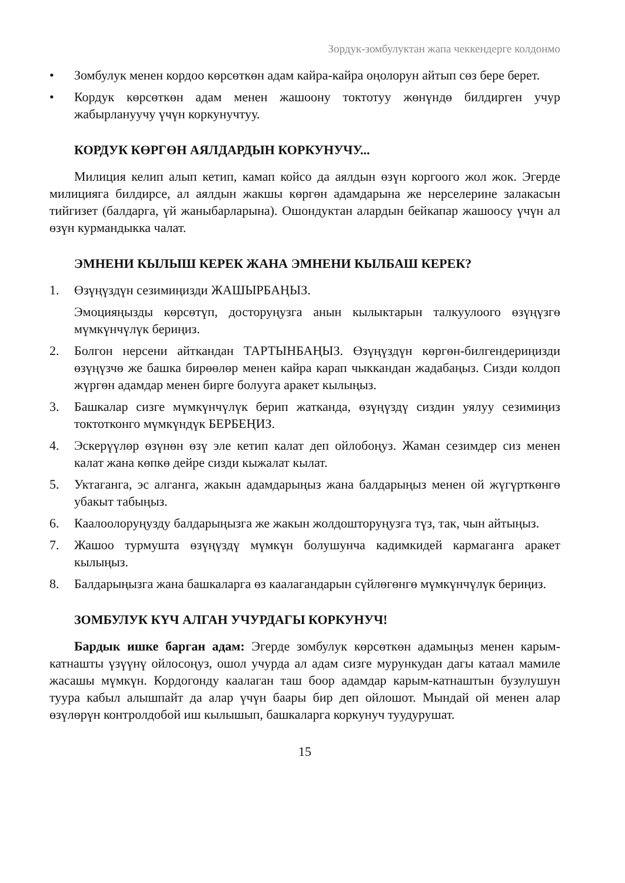Зордук-зомбулуктан жапа чеккендерге колдонмо
• Зомбулук менен кордоо көрсөткөн адам кайра-кайра оңолорун айтып сөз бере берет.
• Кордук көрсөткөн адам менен жашоону токтотуу жөнүндө билдирген учур жабырлануучу үчүн коркунучтуу.
КОРДУК КӨРГӨН АЯЛДАРДЫН КОРКУНУЧУ...
Милиция келип алып кетип, камап койсо да аялдын өзүн коргоого жол жок. Эгерде милицияга билдирсе, ал аялдын жакшы көргөн адамдарына же нерселерине залакасын тийгизет (балдарга, үй жаныбарларына). Ошондуктан алардын бейкапар жашоосу үчүн ал өзүн курмандыкка чалат.
ЭМНЕНИ КЫЛЫШ КЕРЕК ЖАНА ЭМНЕНИ КЫЛБАШ КЕРЕК?
1. Өзүңүздүн сезимиңизди ЖАШЫРБАҢЫЗ.
Эмоцияңызды көрсөтүп, досторуңузга анын кылыктарын талкуулоого өзүңүзгө мүмкүнчүлүк бериңиз.
2. Болгон нерсени айткандан ТАРТЫНБАҢЫЗ. Өзүңүздүн көргөн-билгендериңизди өзүңүзчө же башка бирөөлөр менен кайра карап чыккандан жадабаңыз. Сизди колдоп жүргөн адамдар менен бирге болууга аракет кылыңыз.
3. Башкалар сизге мүмкүнчүлүк берип жатканда, өзүңүздү сиздин уялуу сезимиңиз токтотконго мүмкүндүк БЕРБЕҢИЗ.
4. Эскерүүлөр өзүнөн өзү эле кетип калат деп ойлобоңуз. Жаман сезимдер сиз менен калат жана көпкө дейре сизди кыжалат кылат.
5. Уктаганга, эс алганга, жакын адамдарыңыз жана балдарыңыз менен ой жүгүрткөнгө убакыт табыңыз.
6. Каалоолоруңузду балдарыңызга же жакын жолдошторуңузга түз, так, чын айтыңыз.
7. Жашоо турмушта өзүңүздү мүмкүн болушунча кадимкидей кармаганга аракет кылыңыз.
8. Балдарыңызга жана башкаларга өз каалагандарын сүйлөгөнгө мүмкүнчүлүк бериңиз.
ЗОМБУЛУК КҮЧ АЛГАН УЧУРДАГЫ КОРКУНУЧ!
Бардык ишке барган адам: Эгерде зомбулук көрсөткөн адамыңыз менен карым-катнашты үзүүнү ойлосоңуз, ошол учурда ал адам сизге мурункудан дагы катаал мамиле жасашы мүмкүн. Кордогонду каалаган таш боор адамдар карым-катнаштын бузулушун туура кабыл алышпайт да алар үчүн баары бир деп ойлошот. Мындай ой менен алар өзүлөрүн контролдобой иш кылышып, башкаларга коркунуч туудурушат.
15